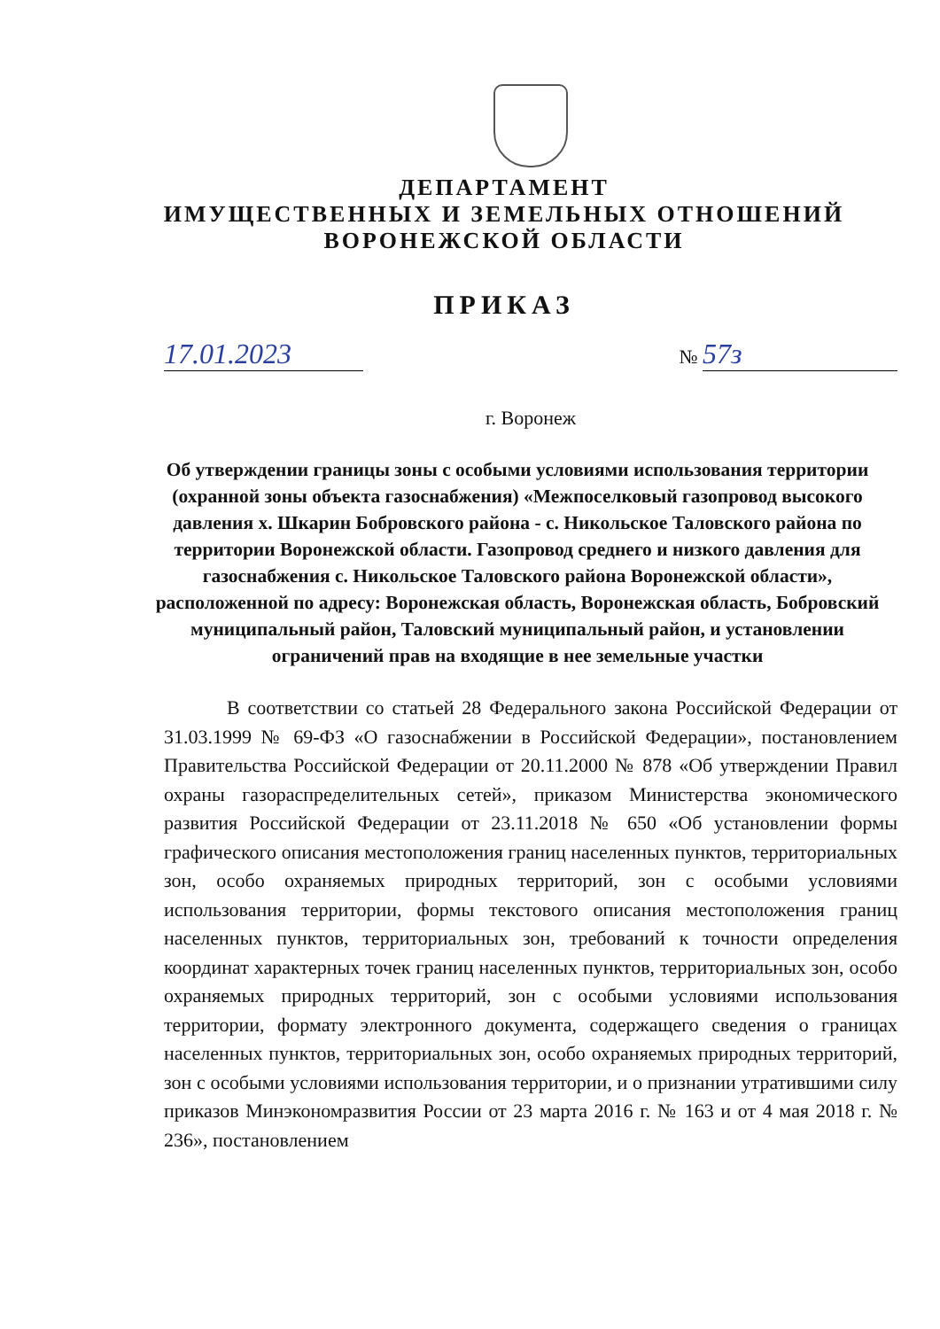ДЕПАРТАМЕНТ
ИМУЩЕСТВЕННЫХ И ЗЕМЕЛЬНЫХ ОТНОШЕНИЙ
ВОРОНЕЖСКОЙ ОБЛАСТИ
ПРИКАЗ
17.01.2023
№ 57з
г. Воронеж
Об утверждении границы зоны с особыми условиями использования территории (охранной зоны объекта газоснабжения) «Межпоселковый газопровод высокого давления х. Шкарин Бобровского района - с. Никольское Таловского района по территории Воронежской области. Газопровод среднего и низкого давления для газоснабжения с. Никольское Таловского района Воронежской области», расположенной по адресу: Воронежская область, Воронежская область, Бобровский муниципальный район, Таловский муниципальный район, и установлении ограничений прав на входящие в нее земельные участки
В соответствии со статьей 28 Федерального закона Российской Федерации от 31.03.1999 № 69-ФЗ «О газоснабжении в Российской Федерации», постановлением Правительства Российской Федерации от 20.11.2000 № 878 «Об утверждении Правил охраны газораспределительных сетей», приказом Министерства экономического развития Российской Федерации от 23.11.2018 № 650 «Об установлении формы графического описания местоположения границ населенных пунктов, территориальных зон, особо охраняемых природных территорий, зон с особыми условиями использования территории, формы текстового описания местоположения границ населенных пунктов, территориальных зон, требований к точности определения координат характерных точек границ населенных пунктов, территориальных зон, особо охраняемых природных территорий, зон с особыми условиями использования территории, формату электронного документа, содержащего сведения о границах населенных пунктов, территориальных зон, особо охраняемых природных территорий, зон с особыми условиями использования территории, и о признании утратившими силу приказов Минэкономразвития России от 23 марта 2016 г. № 163 и от 4 мая 2018 г. № 236», постановлением